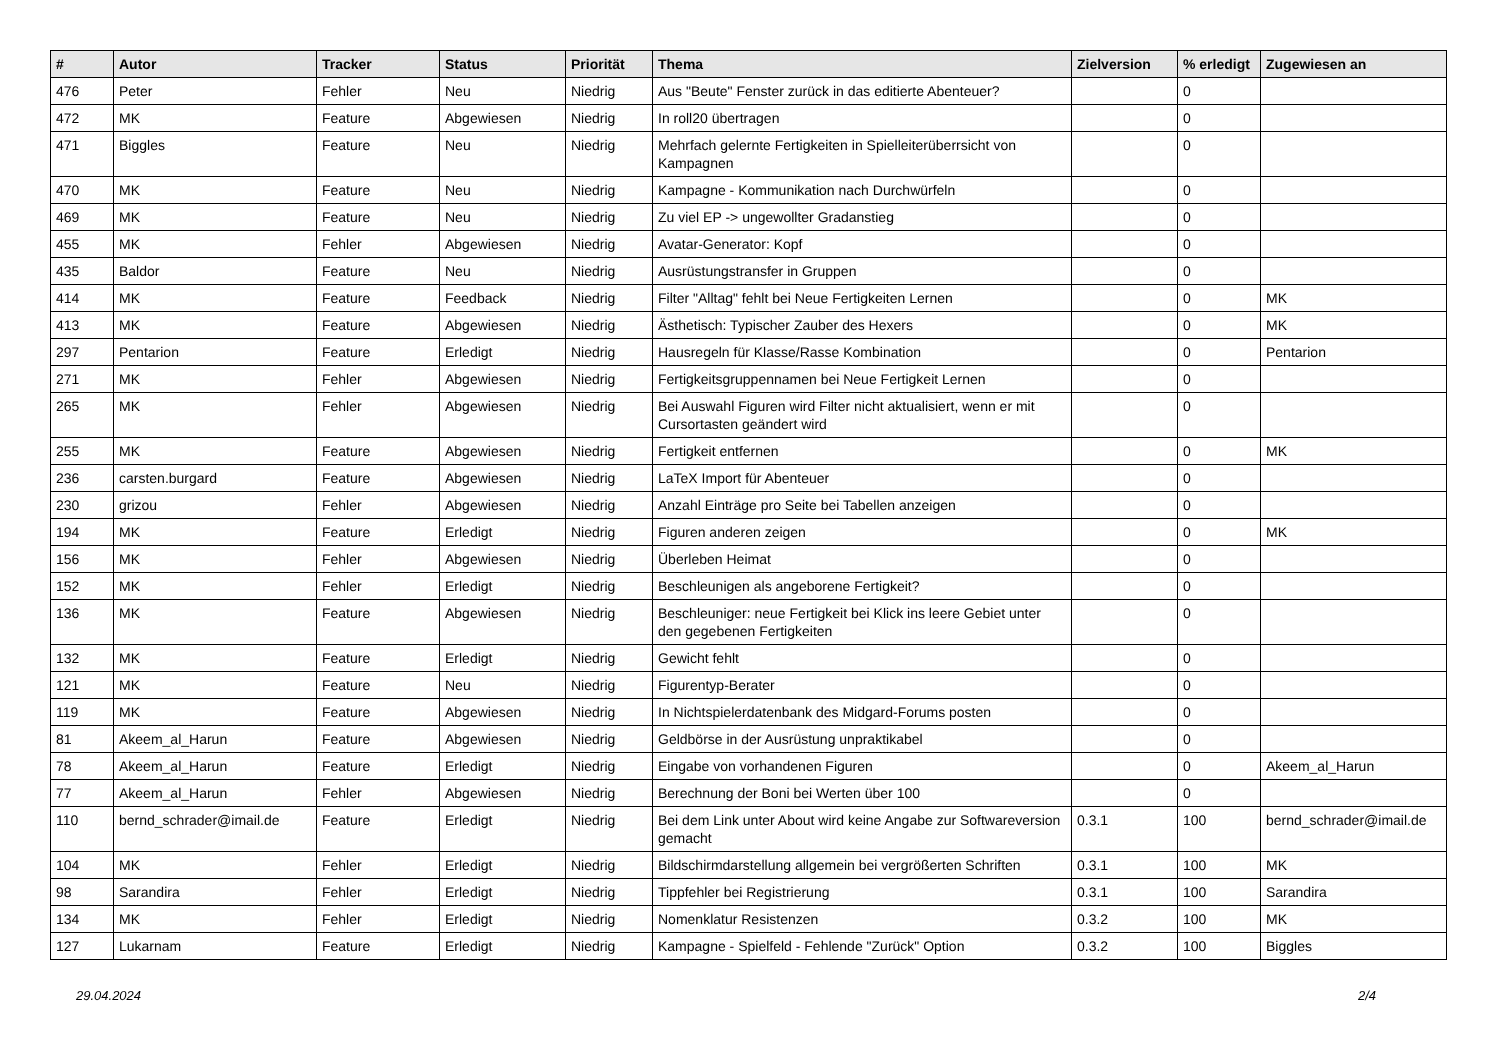| # | Autor | Tracker | Status | Priorität | Thema | Zielversion | % erledigt | Zugewiesen an |
| --- | --- | --- | --- | --- | --- | --- | --- | --- |
| 476 | Peter | Fehler | Neu | Niedrig | Aus "Beute" Fenster zurück in das editierte Abenteuer? | | 0 | |
| 472 | MK | Feature | Abgewiesen | Niedrig | In roll20 übertragen | | 0 | |
| 471 | Biggles | Feature | Neu | Niedrig | Mehrfach gelernte Fertigkeiten in Spielleiterüberrsicht von Kampagnen | | 0 | |
| 470 | MK | Feature | Neu | Niedrig | Kampagne - Kommunikation nach Durchwürfeln | | 0 | |
| 469 | MK | Feature | Neu | Niedrig | Zu viel EP -> ungewollter Gradanstieg | | 0 | |
| 455 | MK | Fehler | Abgewiesen | Niedrig | Avatar-Generator: Kopf | | 0 | |
| 435 | Baldor | Feature | Neu | Niedrig | Ausrüstungstransfer in Gruppen | | 0 | |
| 414 | MK | Feature | Feedback | Niedrig | Filter "Alltag" fehlt bei Neue Fertigkeiten Lernen | | 0 | MK |
| 413 | MK | Feature | Abgewiesen | Niedrig | Ästhetisch: Typischer Zauber des Hexers | | 0 | MK |
| 297 | Pentarion | Feature | Erledigt | Niedrig | Hausregeln für Klasse/Rasse Kombination | | 0 | Pentarion |
| 271 | MK | Fehler | Abgewiesen | Niedrig | Fertigkeitsgruppennamen bei Neue Fertigkeit Lernen | | 0 | |
| 265 | MK | Fehler | Abgewiesen | Niedrig | Bei Auswahl Figuren wird Filter nicht aktualisiert, wenn er mit Cursortasten geändert wird | | 0 | |
| 255 | MK | Feature | Abgewiesen | Niedrig | Fertigkeit entfernen | | 0 | MK |
| 236 | carsten.burgard | Feature | Abgewiesen | Niedrig | LaTeX Import für Abenteuer | | 0 | |
| 230 | grizou | Fehler | Abgewiesen | Niedrig | Anzahl Einträge pro Seite bei Tabellen anzeigen | | 0 | |
| 194 | MK | Feature | Erledigt | Niedrig | Figuren anderen zeigen | | 0 | MK |
| 156 | MK | Fehler | Abgewiesen | Niedrig | Überleben Heimat | | 0 | |
| 152 | MK | Fehler | Erledigt | Niedrig | Beschleunigen als angeborene Fertigkeit? | | 0 | |
| 136 | MK | Feature | Abgewiesen | Niedrig | Beschleuniger: neue Fertigkeit bei Klick ins leere Gebiet unter den gegebenen Fertigkeiten | | 0 | |
| 132 | MK | Feature | Erledigt | Niedrig | Gewicht fehlt | | 0 | |
| 121 | MK | Feature | Neu | Niedrig | Figurentyp-Berater | | 0 | |
| 119 | MK | Feature | Abgewiesen | Niedrig | In Nichtspielerdatenbank des Midgard-Forums posten | | 0 | |
| 81 | Akeem_al_Harun | Feature | Abgewiesen | Niedrig | Geldbörse in der Ausrüstung unpraktikabel | | 0 | |
| 78 | Akeem_al_Harun | Feature | Erledigt | Niedrig | Eingabe von vorhandenen Figuren | | 0 | Akeem_al_Harun |
| 77 | Akeem_al_Harun | Fehler | Abgewiesen | Niedrig | Berechnung der Boni bei Werten über 100 | | 0 | |
| 110 | bernd_schrader@imail.de | Feature | Erledigt | Niedrig | Bei dem Link unter About wird keine Angabe zur Softwareversion gemacht | 0.3.1 | 100 | bernd_schrader@imail.de |
| 104 | MK | Fehler | Erledigt | Niedrig | Bildschirmdarstellung allgemein bei vergrößerten Schriften | 0.3.1 | 100 | MK |
| 98 | Sarandira | Fehler | Erledigt | Niedrig | Tippfehler bei Registrierung | 0.3.1 | 100 | Sarandira |
| 134 | MK | Fehler | Erledigt | Niedrig | Nomenklatur Resistenzen | 0.3.2 | 100 | MK |
| 127 | Lukarnam | Feature | Erledigt | Niedrig | Kampagne - Spielfeld - Fehlende "Zurück" Option | 0.3.2 | 100 | Biggles |
29.04.2024 2/4